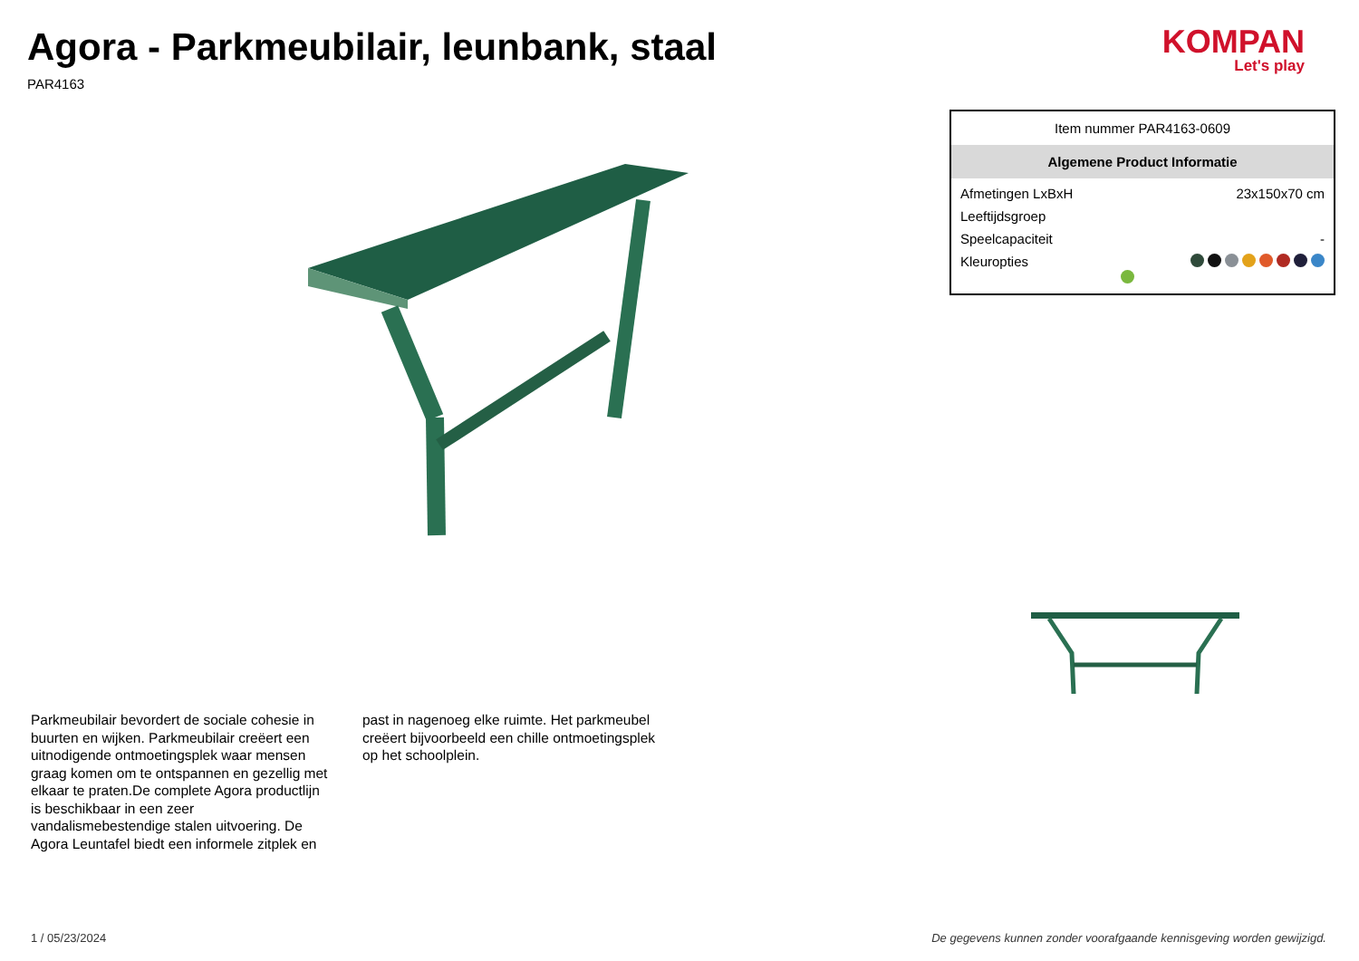Agora - Parkmeubilair, leunbank, staal
PAR4163
KOMPAN
Let's play
Parkmeubilair bevordert de sociale cohesie in buurten en wijken. Parkmeubilair creëert een uitnodigende ontmoetingsplek waar mensen graag komen om te ontspannen en gezellig met elkaar te praten.De complete Agora productlijn is beschikbaar in een zeer vandalismebestendige stalen uitvoering. De Agora Leuntafel biedt een informele zitplek en
past in nagenoeg elke ruimte. Het parkmeubel creëert bijvoorbeeld een chille ontmoetingsplek op het schoolplein.
| Item nummer PAR4163-0609 | |
| Algemene Product Informatie | |
| Afmetingen LxBxH | 23x150x70 cm |
| Leeftijdsgroep | |
| Speelcapaciteit | - |
| Kleuropties | |
1 / 05/23/2024 De gegevens kunnen zonder voorafgaande kennisgeving worden gewijzigd.